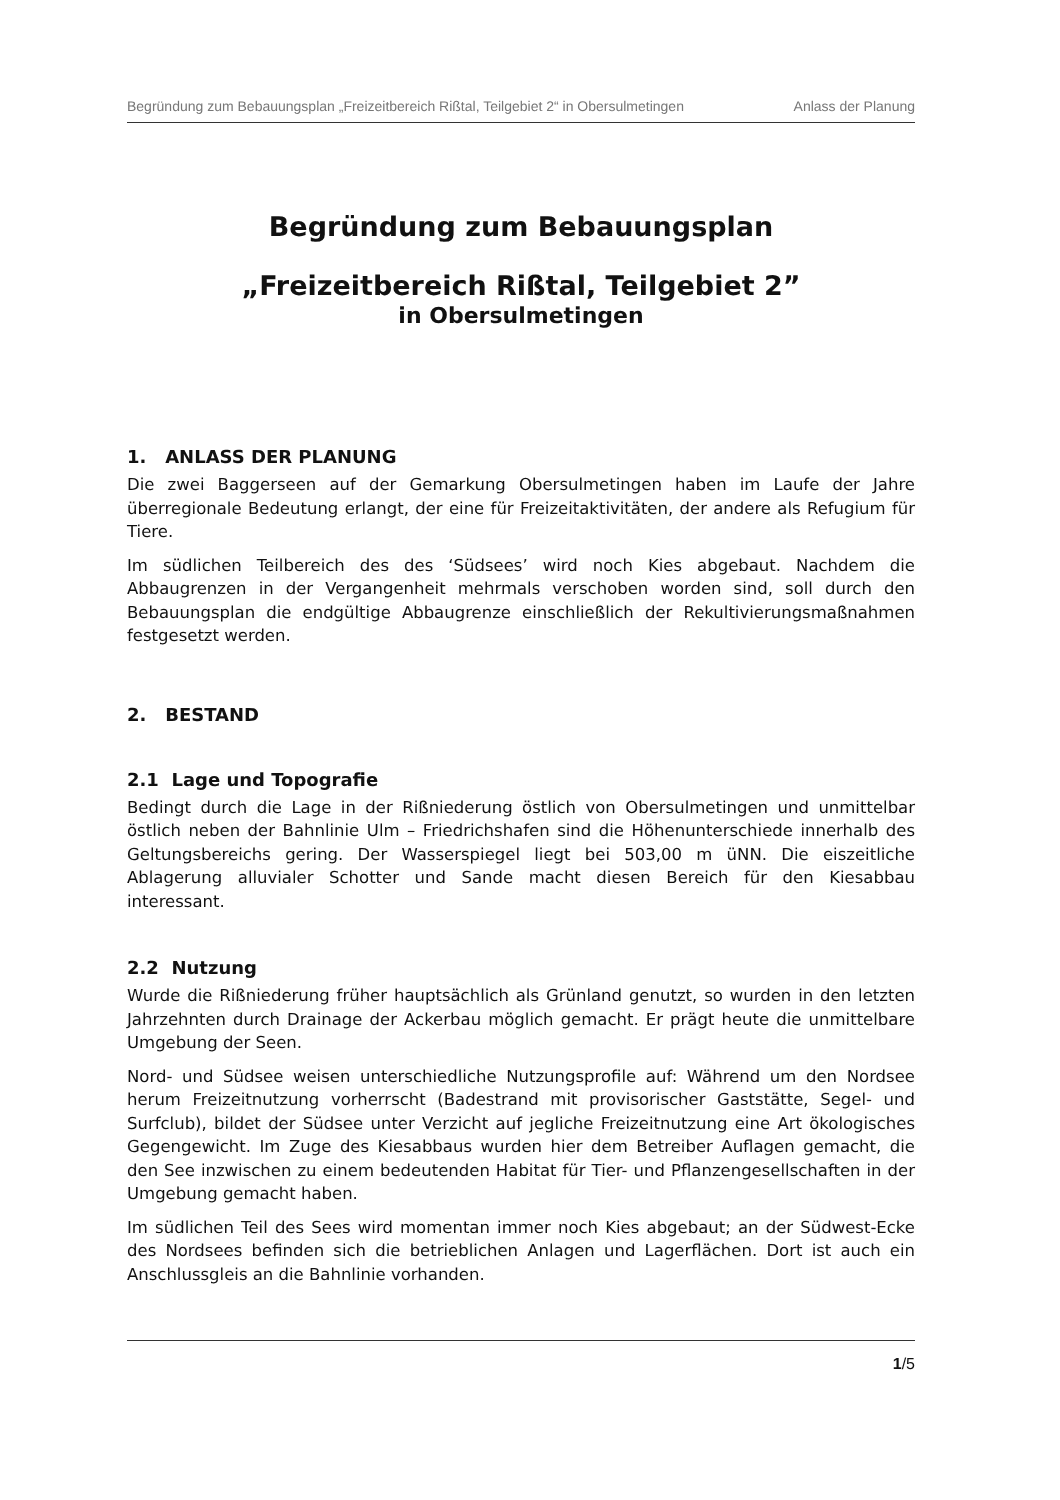Begründung zum Bebauungsplan „Freizeitbereich Rißtal, Teilgebiet 2“ in Obersulmetingen Anlass der Planung
Begründung zum Bebauungsplan
„Freizeitbereich Rißtal, Teilgebiet 2”
in Obersulmetingen
1. ANLASS DER PLANUNG
Die zwei Baggerseen auf der Gemarkung Obersulmetingen haben im Laufe der Jahre überregionale Bedeutung erlangt, der eine für Freizeitaktivitäten, der andere als Refugium für Tiere.
Im südlichen Teilbereich des des ‘Südsees’ wird noch Kies abgebaut. Nachdem die Abbaugrenzen in der Vergangenheit mehrmals verschoben worden sind, soll durch den Bebauungsplan die endgültige Abbaugrenze einschließlich der Rekultivierungsmaßnahmen festgesetzt werden.
2. BESTAND
2.1 Lage und Topografie
Bedingt durch die Lage in der Rißniederung östlich von Obersulmetingen und unmittelbar östlich neben der Bahnlinie Ulm – Friedrichshafen sind die Höhenunterschiede innerhalb des Geltungsbereichs gering. Der Wasserspiegel liegt bei 503,00 m üNN. Die eiszeitliche Ablagerung alluvialer Schotter und Sande macht diesen Bereich für den Kiesabbau interessant.
2.2 Nutzung
Wurde die Rißniederung früher hauptsächlich als Grünland genutzt, so wurden in den letzten Jahrzehnten durch Drainage der Ackerbau möglich gemacht. Er prägt heute die unmittelbare Umgebung der Seen.
Nord- und Südsee weisen unterschiedliche Nutzungsprofile auf: Während um den Nordsee herum Freizeitnutzung vorherrscht (Badestrand mit provisorischer Gaststätte, Segel- und Surfclub), bildet der Südsee unter Verzicht auf jegliche Freizeitnutzung eine Art ökologisches Gegengewicht. Im Zuge des Kiesabbaus wurden hier dem Betreiber Auflagen gemacht, die den See inzwischen zu einem bedeutenden Habitat für Tier- und Pflanzengesellschaften in der Umgebung gemacht haben.
Im südlichen Teil des Sees wird momentan immer noch Kies abgebaut; an der Südwest-Ecke des Nordsees befinden sich die betrieblichen Anlagen und Lagerflächen. Dort ist auch ein Anschlussgleis an die Bahnlinie vorhanden.
1/5